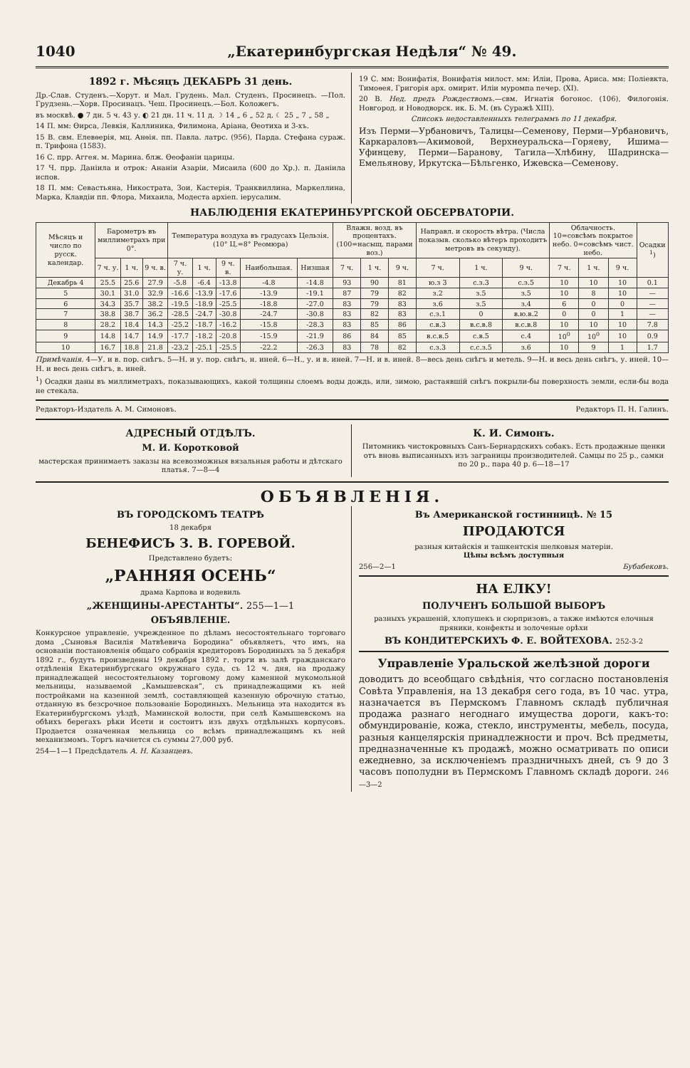1040 „Екатеринбургская Недѣля“ № 49.
1892 г. Мѣсяцъ ДЕКАБРЬ 31 день.
Др.-Слав. Студенъ.—Хорут. и Мал. Грудень. Мал. Студенъ, Просинецъ. —Пол. Грудзень.—Хорв. Просинацъ. Чеш. Просинецъ.—Бол. Коложегъ.
въ москвѣ. ● 7 дн. 5 ч. 43 у. ◐ 21 дн. 11 ч. 11 д. ☽ 14 „ 6 „ 52 д. ☾ 25 „ 7 „ 58 „
14 П. мм: Ѳирса, Левкія, Каллиника, Филимона, Аріана, Ѳеотиха и 3-хъ.
15 В. свм. Елевѳерія, мц. Анѳія. пп. Павла. латрс. (956), Парда. Стефана сураж. п. Трифона (1583).
16 С. прр. Аггея. м. Марина. блж. Ѳеофаніи царицы.
17 Ч. прр. Даніила и отрок: Ананіи Азаріи, Мисаила (600 до Хр.). п. Даніила испов.
18 П. мм: Севастьяна, Никострата, Зои, Кастерія, Транквиллина, Маркеллина, Марка, Клавдіи пп. Флора, Михаила, Модеста архіеп. іерусалим.
19 С. мм: Вонифатія, Вонифатія милост. мм: Иліи, Прова, Ариса. мм: Поліевкта, Тимоѳея, Григорія арх. омирит. Иліи муромпа печер. (XI).
20 В. Нед. предъ Рождествомъ.—свм. Игнатія богонос. (106), Филогонія. Новгород. и Новодворск. ик. Б. М. (въ Суражѣ XIII).
Списокъ недоставленныхъ телеграммъ по 11 декабря.
Изъ Перми—Урбановичъ, Талицы—Семенову, Перми—Урбановичъ, Каркараловъ—Акимовой, Верхнеуральска—Горяеву, Ишима—Уфинцеву, Перми—Баранову, Тагила—Хлѣбину, Шадринска—Емельянову, Иркутска—Бѣльгенко, Ижевска—Семенову.
НАБЛЮДЕНІЯ ЕКАТЕРИНБУРГСКОЙ ОБСЕРВАТОРІИ.
| Мѣсяцъ и число по русск. календар. | Барометръ въ миллиметрахъ при 0°. | | | Температура воздуха въ градусахъ Цельзія. (10° Ц.=8° Реомюра) | | | | | Влажн. возд. въ процентахъ. (100=насыщ. парами воз.) | | | Направл. и скорость вѣтра. (Числа показыв. сколько вѣтеръ проходитъ метровъ въ секунду). | | | Облачность. 10=совсѣмъ покрытое небо. 0=совсѣмъ чист. небо. | | | Осадки <sup>1</sup>) |
| --- | --- | --- | --- | --- | --- | --- | --- | --- | --- | --- | --- | --- | --- | --- | --- | --- | --- | --- |
| | 7 ч. у. | 1 ч. | 9 ч. в. | 7 ч. у. | 1 ч. | 9 ч. в. | Наибольшая. | Низшая | 7 ч. | 1 ч. | 9 ч. | 7 ч. | 1 ч. | 9 ч. | 7 ч. | 1 ч. | 9 ч. | |
| Декабрь 4 | 25.5 | 25.6 | 27.9 | -5.8 | -6.4 | -13.8 | -4.8 | -14.8 | 93 | 90 | 81 | ю.з 3 | с.з.3 | с.з.5 | 10 | 10 | 10 | 0.1 |
| 5 | 30.1 | 31.0 | 32.9 | -16.6 | -13.9 | -17.6 | -13.9 | -19.1 | 87 | 79 | 82 | з.2 | з.5 | з.5 | 10 | 8 | 10 | — |
| 6 | 34.3 | 35.7 | 38.2 | -19.5 | -18.9 | -25.5 | -18.8 | -27.0 | 83 | 79 | 83 | з.6 | з.5 | з.4 | 6 | 0 | 0 | — |
| 7 | 38.8 | 38.7 | 36.2 | -28.5 | -24.7 | -30.8 | -24.7 | -30.8 | 83 | 82 | 83 | с.з.1 | 0 | в.ю.в.2 | 0 | 0 | 1 | — |
| 8 | 28.2 | 18.4 | 14.3 | -25.2 | -18.7 | -16.2 | -15.8 | -28.3 | 83 | 85 | 86 | с.в.3 | в.с.в.8 | в.с.в.8 | 10 | 10 | 10 | 7.8 |
| 9 | 14.8 | 14.7 | 14.9 | -17.7 | -18.2 | -20.8 | -15.9 | -21.9 | 86 | 84 | 85 | в.с.в.5 | с.в.5 | с.4 | 10<sup>0</sup> | 10<sup>0</sup> | 10 | 0.9 |
| 10 | 16.7 | 18.8 | 21.8 | -23.2 | -25.1 | -25.5 | -22.2 | -26.3 | 83 | 78 | 82 | с.з.3 | с.с.з.5 | з.6 | 10 | 9 | 1 | 1.7 |
Примѣчанія. 4—У. и в. пор. снѣгъ. 5—Н. и у. пор. снѣгъ, н. иней. 6—Н., у. и в. иней. 7—Н. и в. иней. 8—весь день снѣгъ и метель. 9—Н. и весь день снѣгъ, у. иней. 10—Н. и весь день снѣгъ, в. иней.
<sup>1</sup>) Осадки даны въ миллиметрахъ, показывающихъ, какой толщины слоемъ воды дождь, или, зимою, растаявшій снѣгъ покрыли-бы поверхность земли, если-бы вода не стекала.
Редакторъ-Издатель А. М. Симоновъ.
Редакторъ П. Н. Галинъ.
АДРЕСНЫЙ ОТДѢЛЪ.
М. И. Коротковой
мастерская принимаетъ заказы на всевозможныя вязальныя работы и дѣтскаго платья. 7—8—4
К. И. Симонъ.
Питомникъ чистокровныхъ Санъ-Бернардскихъ собакъ. Есть продажные щенки отъ вновь выписанныхъ изъ заграницы производителей. Самцы по 25 р., самки по 20 р., пара 40 р. 6—18—17
ОБЪЯВЛЕНІЯ.
ВЪ ГОРОДСКОМЪ ТЕАТРѢ
18 декабря
БЕНЕФИСЪ З. В. ГОРЕВОЙ.
Представлено будетъ:
„РАННЯЯ ОСЕНЬ“
драма Карпова и водевиль
„ЖЕНЩИНЫ-АРЕСТАНТЫ“. 255—1—1
ОБЪЯВЛЕНІЕ.
Конкурсное управленіе, учрежденное по дѣламъ несостоятельнаго торговаго дома „Сыновья Василія Матвѣевича Бородина“ объявляетъ, что имъ, на основаніи постановленія общаго собранія кредиторовъ Бородиныхъ за 5 декабря 1892 г., будутъ произведены 19 декабря 1892 г. торги въ залѣ гражданскаго отдѣленія Екатеринбургскаго окружнаго суда, съ 12 ч. дня, на продажу принадлежащей несостоятельному торговому дому каменной мукомольной мельницы, называемой „Камышевская“, съ принадлежащими къ ней постройками на казенной землѣ, составляющей казенную оброчную статью, отданную въ безсрочное пользованіе Бородиныхъ. Мельница эта находится въ Екатеринбургскомъ уѣздѣ, Маминской волости, при селѣ Камышевскомъ на обѣихъ берегахъ рѣки Исети и состоитъ изъ двухъ отдѣльныхъ корпусовъ. Продается означенная мельница со всѣмъ принадлежащимъ къ ней механизмомъ. Торгъ начнется съ суммы 27,000 руб.
254—1—1 Предсѣдатель А. Н. Казанцевъ.
Въ Американской гостинницѣ. № 15
ПРОДАЮТСЯ
разныя китайскія и ташкентскія шелковыя матеріи.
Цѣны всѣмъ доступныя
256—2—1 Бубабековъ.
НА ЕЛКУ!
ПОЛУЧЕНЪ БОЛЬШОЙ ВЫБОРЪ
разныхъ украшеній, хлопушекъ и сюрпризовъ, а также имѣются елочныя пряники, конфекты и золоченые орѣхи
ВЪ КОНДИТЕРСКИХЪ Ф. Е. ВОЙТЕХОВА. 252-3-2
Управленіе Уральской желѣзной дороги
доводитъ до всеобщаго свѣдѣнія, что согласно постановленія Совѣта Управленія, на 13 декабря сего года, въ 10 час. утра, назначается въ Пермскомъ Главномъ складѣ публичная продажа разнаго негоднаго имущества дороги, какъ-то: обмундированіе, кожа, стекло, инструменты, мебель, посуда, разныя канцелярскія принадлежности и проч. Всѣ предметы, предназначенные къ продажѣ, можно осматривать по описи ежедневно, за исключеніемъ праздничныхъ дней, съ 9 до 3 часовъ пополудни въ Пермскомъ Главномъ складѣ дороги. 246—3—2